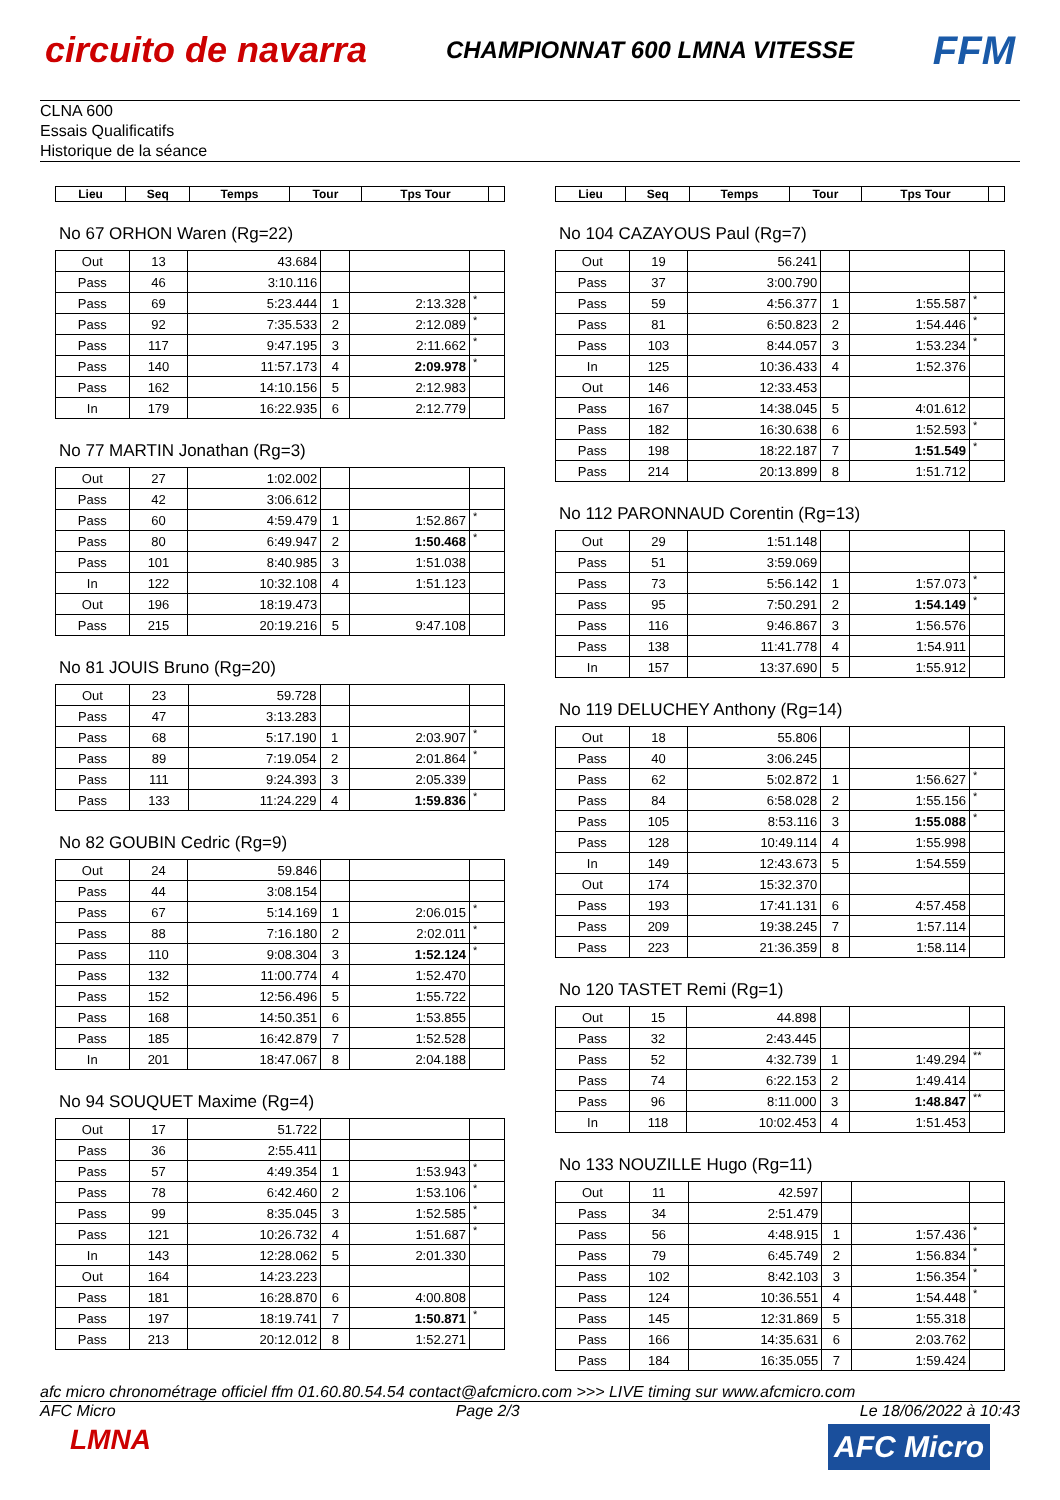circuito de navarra
CHAMPIONNAT 600 LMNA VITESSE
FFM
CLNA 600
Essais Qualificatifs
Historique de la séance
| Lieu | Seq | Temps | Tour | Tps Tour | |
| --- | --- | --- | --- | --- | --- |
No 67 ORHON Waren (Rg=22)
| Out | 13 | 43.684 | | | |
| Pass | 46 | 3:10.116 | | | |
| Pass | 69 | 5:23.444 | 1 | 2:13.328 | * |
| Pass | 92 | 7:35.533 | 2 | 2:12.089 | * |
| Pass | 117 | 9:47.195 | 3 | 2:11.662 | * |
| Pass | 140 | 11:57.173 | 4 | 2:09.978 | * |
| Pass | 162 | 14:10.156 | 5 | 2:12.983 | |
| In | 179 | 16:22.935 | 6 | 2:12.779 | |
No 77 MARTIN Jonathan (Rg=3)
| Out | 27 | 1:02.002 | | | |
| Pass | 42 | 3:06.612 | | | |
| Pass | 60 | 4:59.479 | 1 | 1:52.867 | * |
| Pass | 80 | 6:49.947 | 2 | 1:50.468 | * |
| Pass | 101 | 8:40.985 | 3 | 1:51.038 | |
| In | 122 | 10:32.108 | 4 | 1:51.123 | |
| Out | 196 | 18:19.473 | | | |
| Pass | 215 | 20:19.216 | 5 | 9:47.108 | |
No 81 JOUIS Bruno (Rg=20)
| Out | 23 | 59.728 | | | |
| Pass | 47 | 3:13.283 | | | |
| Pass | 68 | 5:17.190 | 1 | 2:03.907 | * |
| Pass | 89 | 7:19.054 | 2 | 2:01.864 | * |
| Pass | 111 | 9:24.393 | 3 | 2:05.339 | |
| Pass | 133 | 11:24.229 | 4 | 1:59.836 | * |
No 82 GOUBIN Cedric (Rg=9)
| Out | 24 | 59.846 | | | |
| Pass | 44 | 3:08.154 | | | |
| Pass | 67 | 5:14.169 | 1 | 2:06.015 | * |
| Pass | 88 | 7:16.180 | 2 | 2:02.011 | * |
| Pass | 110 | 9:08.304 | 3 | 1:52.124 | * |
| Pass | 132 | 11:00.774 | 4 | 1:52.470 | |
| Pass | 152 | 12:56.496 | 5 | 1:55.722 | |
| Pass | 168 | 14:50.351 | 6 | 1:53.855 | |
| Pass | 185 | 16:42.879 | 7 | 1:52.528 | |
| In | 201 | 18:47.067 | 8 | 2:04.188 | |
No 94 SOUQUET Maxime (Rg=4)
| Out | 17 | 51.722 | | | |
| Pass | 36 | 2:55.411 | | | |
| Pass | 57 | 4:49.354 | 1 | 1:53.943 | * |
| Pass | 78 | 6:42.460 | 2 | 1:53.106 | * |
| Pass | 99 | 8:35.045 | 3 | 1:52.585 | * |
| Pass | 121 | 10:26.732 | 4 | 1:51.687 | * |
| In | 143 | 12:28.062 | 5 | 2:01.330 | |
| Out | 164 | 14:23.223 | | | |
| Pass | 181 | 16:28.870 | 6 | 4:00.808 | |
| Pass | 197 | 18:19.741 | 7 | 1:50.871 | * |
| Pass | 213 | 20:12.012 | 8 | 1:52.271 | |
| Lieu | Seq | Temps | Tour | Tps Tour | |
| --- | --- | --- | --- | --- | --- |
No 104 CAZAYOUS Paul (Rg=7)
| Out | 19 | 56.241 | | | |
| Pass | 37 | 3:00.790 | | | |
| Pass | 59 | 4:56.377 | 1 | 1:55.587 | * |
| Pass | 81 | 6:50.823 | 2 | 1:54.446 | * |
| Pass | 103 | 8:44.057 | 3 | 1:53.234 | * |
| In | 125 | 10:36.433 | 4 | 1:52.376 | |
| Out | 146 | 12:33.453 | | | |
| Pass | 167 | 14:38.045 | 5 | 4:01.612 | |
| Pass | 182 | 16:30.638 | 6 | 1:52.593 | * |
| Pass | 198 | 18:22.187 | 7 | 1:51.549 | * |
| Pass | 214 | 20:13.899 | 8 | 1:51.712 | |
No 112 PARONNAUD Corentin (Rg=13)
| Out | 29 | 1:51.148 | | | |
| Pass | 51 | 3:59.069 | | | |
| Pass | 73 | 5:56.142 | 1 | 1:57.073 | * |
| Pass | 95 | 7:50.291 | 2 | 1:54.149 | * |
| Pass | 116 | 9:46.867 | 3 | 1:56.576 | |
| Pass | 138 | 11:41.778 | 4 | 1:54.911 | |
| In | 157 | 13:37.690 | 5 | 1:55.912 | |
No 119 DELUCHEY Anthony (Rg=14)
| Out | 18 | 55.806 | | | |
| Pass | 40 | 3:06.245 | | | |
| Pass | 62 | 5:02.872 | 1 | 1:56.627 | * |
| Pass | 84 | 6:58.028 | 2 | 1:55.156 | * |
| Pass | 105 | 8:53.116 | 3 | 1:55.088 | * |
| Pass | 128 | 10:49.114 | 4 | 1:55.998 | |
| In | 149 | 12:43.673 | 5 | 1:54.559 | |
| Out | 174 | 15:32.370 | | | |
| Pass | 193 | 17:41.131 | 6 | 4:57.458 | |
| Pass | 209 | 19:38.245 | 7 | 1:57.114 | |
| Pass | 223 | 21:36.359 | 8 | 1:58.114 | |
No 120 TASTET Remi (Rg=1)
| Out | 15 | 44.898 | | | |
| Pass | 32 | 2:43.445 | | | |
| Pass | 52 | 4:32.739 | 1 | 1:49.294 | ** |
| Pass | 74 | 6:22.153 | 2 | 1:49.414 | |
| Pass | 96 | 8:11.000 | 3 | 1:48.847 | ** |
| In | 118 | 10:02.453 | 4 | 1:51.453 | |
No 133 NOUZILLE Hugo (Rg=11)
| Out | 11 | 42.597 | | | |
| Pass | 34 | 2:51.479 | | | |
| Pass | 56 | 4:48.915 | 1 | 1:57.436 | * |
| Pass | 79 | 6:45.749 | 2 | 1:56.834 | * |
| Pass | 102 | 8:42.103 | 3 | 1:56.354 | * |
| Pass | 124 | 10:36.551 | 4 | 1:54.448 | * |
| Pass | 145 | 12:31.869 | 5 | 1:55.318 | |
| Pass | 166 | 14:35.631 | 6 | 2:03.762 | |
| Pass | 184 | 16:35.055 | 7 | 1:59.424 | |
afc micro chronométrage officiel ffm 01.60.80.54.54 contact@afcmicro.com >>> LIVE timing sur www.afcmicro.com
AFC Micro Page 2/3 Le 18/06/2022 à 10:43
LMNA
AFC Micro